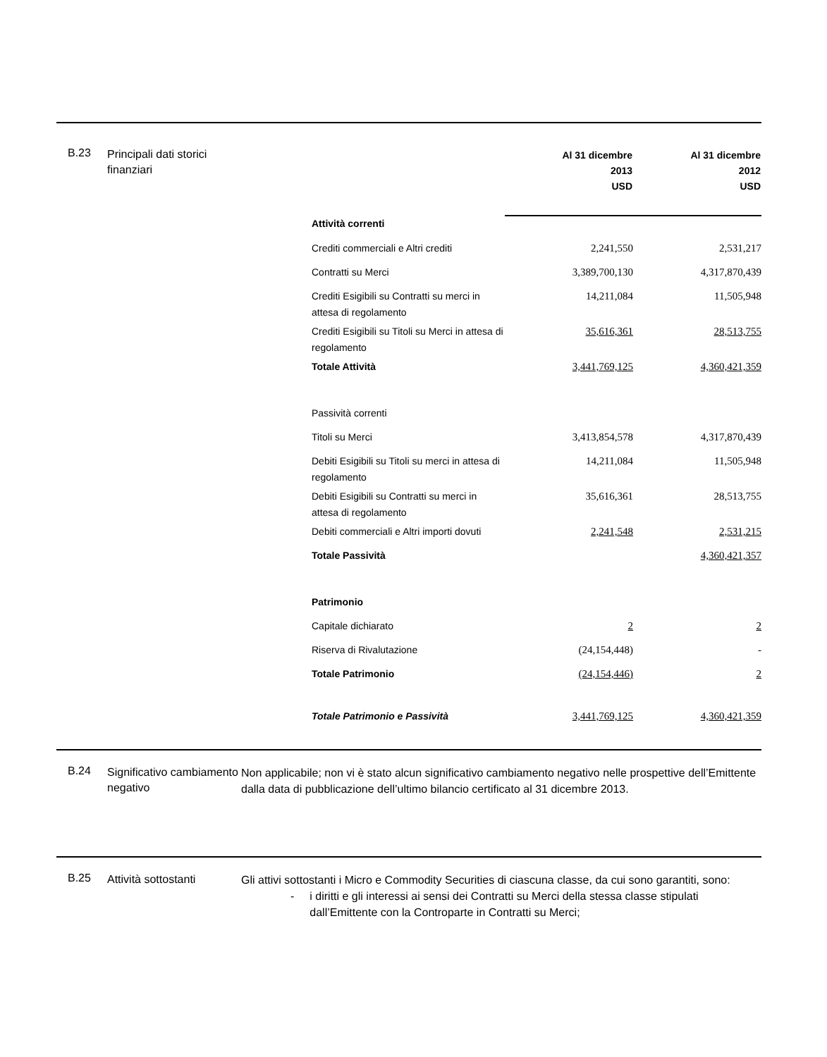B.23
Principali dati storici finanziari
| | Al 31 dicembre 2013 USD | Al 31 dicembre 2012 USD |
| --- | --- | --- |
| Attività correnti | | |
| Crediti commerciali e Altri crediti | 2,241,550 | 2,531,217 |
| Contratti su Merci | 3,389,700,130 | 4,317,870,439 |
| Crediti Esigibili su Contratti su merci in attesa di regolamento | 14,211,084 | 11,505,948 |
| Crediti Esigibili su Titoli su Merci in attesa di regolamento | 35,616,361 | 28,513,755 |
| Totale Attività | 3,441,769,125 | 4,360,421,359 |
| Passività correnti | | |
| Titoli su Merci | 3,413,854,578 | 4,317,870,439 |
| Debiti Esigibili su Titoli su merci in attesa di regolamento | 14,211,084 | 11,505,948 |
| Debiti Esigibili su Contratti su merci in attesa di regolamento | 35,616,361 | 28,513,755 |
| Debiti commerciali e Altri importi dovuti | 2,241,548 | 2,531,215 |
| Totale Passività | | 4,360,421,357 |
| Patrimonio | | |
| Capitale dichiarato | 2 | 2 |
| Riserva di Rivalutazione | (24,154,448) | - |
| Totale Patrimonio | (24,154,446) | 2 |
| Totale Patrimonio e Passività | 3,441,769,125 | 4,360,421,359 |
B.24
Significativo cambiamento negativo
Non applicabile; non vi è stato alcun significativo cambiamento negativo nelle prospettive dell’Emittente dalla data di pubblicazione dell’ultimo bilancio certificato al 31 dicembre 2013.
B.25
Attività sottostanti
Gli attivi sottostanti i Micro e Commodity Securities di ciascuna classe, da cui sono garantiti, sono:
- i diritti e gli interessi ai sensi dei Contratti su Merci della stessa classe stipulati dall’Emittente con la Controparte in Contratti su Merci;